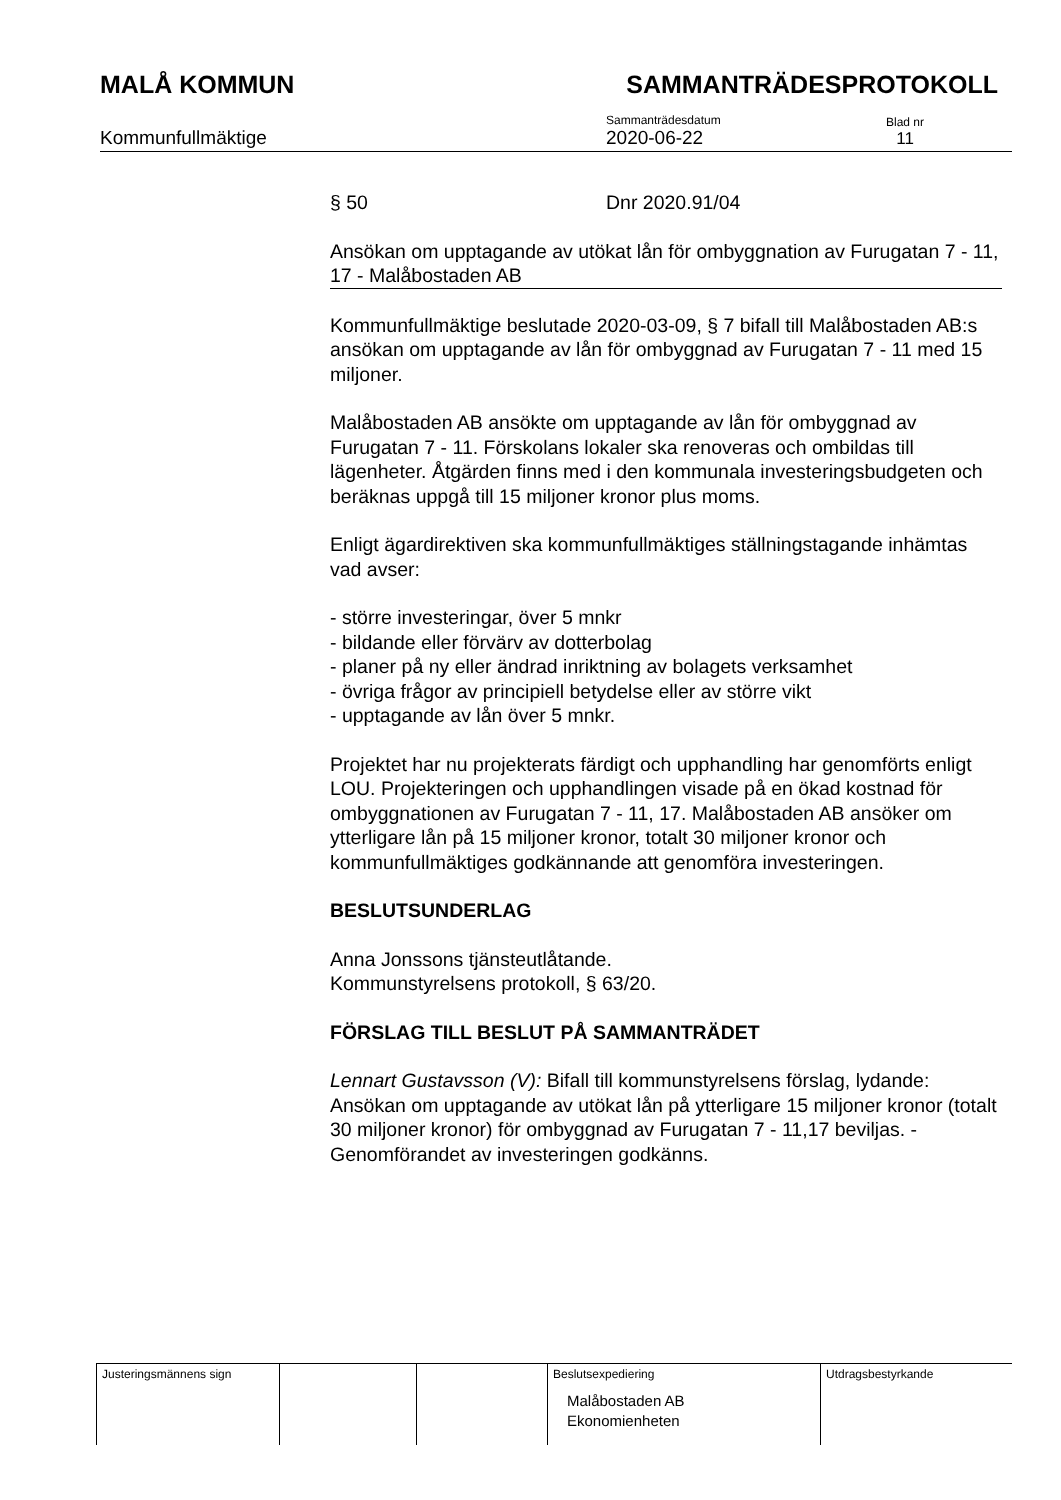MALÅ KOMMUN SAMMANTRÄDESPROTOKOLL
Kommunfullmäktige
Sammanträdesdatum
2020-06-22
Blad nr
11
§ 50 Dnr 2020.91/04
Ansökan om upptagande av utökat lån för ombyggnation av Furugatan 7 - 11, 17 - Malåbostaden AB
Kommunfullmäktige beslutade 2020-03-09, § 7 bifall till Malåbostaden AB:s ansökan om upptagande av lån för ombyggnad av Furugatan 7 - 11 med 15 miljoner.
Malåbostaden AB ansökte om upptagande av lån för ombyggnad av Furugatan 7 - 11. Förskolans lokaler ska renoveras och ombildas till lägenheter. Åtgärden finns med i den kommunala investeringsbudgeten och beräknas uppgå till 15 miljoner kronor plus moms.
Enligt ägardirektiven ska kommunfullmäktiges ställningstagande inhämtas vad avser:
- större investeringar, över 5 mnkr
- bildande eller förvärv av dotterbolag
- planer på ny eller ändrad inriktning av bolagets verksamhet
- övriga frågor av principiell betydelse eller av större vikt
- upptagande av lån över 5 mnkr.
Projektet har nu projekterats färdigt och upphandling har genomförts enligt LOU. Projekteringen och upphandlingen visade på en ökad kostnad för ombyggnationen av Furugatan 7 - 11, 17. Malåbostaden AB ansöker om ytterligare lån på 15 miljoner kronor, totalt 30 miljoner kronor och kommunfullmäktiges godkännande att genomföra investeringen.
BESLUTSUNDERLAG
Anna Jonssons tjänsteutlåtande.
Kommunstyrelsens protokoll, § 63/20.
FÖRSLAG TILL BESLUT PÅ SAMMANTRÄDET
Lennart Gustavsson (V): Bifall till kommunstyrelsens förslag, lydande: Ansökan om upptagande av utökat lån på ytterligare 15 miljoner kronor (totalt 30 miljoner kronor) för ombyggnad av Furugatan 7 - 11,17 beviljas. - Genomförandet av investeringen godkänns.
| Justeringsmännens sign | | | Beslutsexpediering Malåbostaden AB Ekonomienheten | Utdragsbestyrkande |